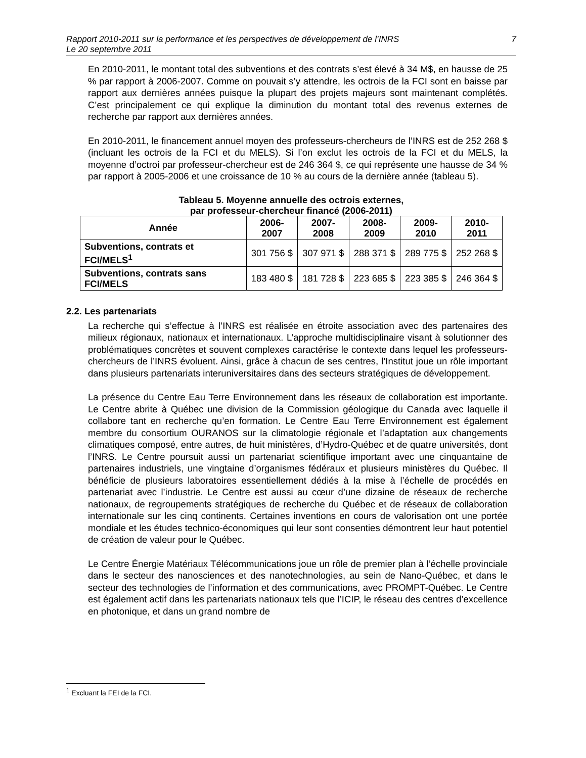Rapport 2010-2011 sur la performance et les perspectives de développement de l’INRS
Le 20 septembre 2011
7
En 2010-2011, le montant total des subventions et des contrats s’est élevé à 34 M$, en hausse de 25 % par rapport à 2006-2007. Comme on pouvait s’y attendre, les octrois de la FCI sont en baisse par rapport aux dernières années puisque la plupart des projets majeurs sont maintenant complétés. C’est principalement ce qui explique la diminution du montant total des revenus externes de recherche par rapport aux dernières années.
En 2010-2011, le financement annuel moyen des professeurs-chercheurs de l’INRS est de 252 268 $ (incluant les octrois de la FCI et du MELS). Si l’on exclut les octrois de la FCI et du MELS, la moyenne d’octroi par professeur-chercheur est de 246 364 $, ce qui représente une hausse de 34 % par rapport à 2005-2006 et une croissance de 10 % au cours de la dernière année (tableau 5).
Tableau 5. Moyenne annuelle des octrois externes,
par professeur-chercheur financé (2006-2011)
| Année | 2006-2007 | 2007-2008 | 2008-2009 | 2009-2010 | 2010-2011 |
| --- | --- | --- | --- | --- | --- |
| Subventions, contrats et FCI/MELS<sup>1</sup> | 301 756 $ | 307 971 $ | 288 371 $ | 289 775 $ | 252 268 $ |
| Subventions, contrats sans FCI/MELS | 183 480 $ | 181 728 $ | 223 685 $ | 223 385 $ | 246 364 $ |
2.2. Les partenariats
La recherche qui s’effectue à l’INRS est réalisée en étroite association avec des partenaires des milieux régionaux, nationaux et internationaux. L’approche multidisciplinaire visant à solutionner des problématiques concrètes et souvent complexes caractérise le contexte dans lequel les professeurs-chercheurs de l’INRS évoluent. Ainsi, grâce à chacun de ses centres, l’Institut joue un rôle important dans plusieurs partenariats interuniversitaires dans des secteurs stratégiques de développement.
La présence du Centre Eau Terre Environnement dans les réseaux de collaboration est importante. Le Centre abrite à Québec une division de la Commission géologique du Canada avec laquelle il collabore tant en recherche qu’en formation. Le Centre Eau Terre Environnement est également membre du consortium OURANOS sur la climatologie régionale et l’adaptation aux changements climatiques composé, entre autres, de huit ministères, d’Hydro-Québec et de quatre universités, dont l’INRS. Le Centre poursuit aussi un partenariat scientifique important avec une cinquantaine de partenaires industriels, une vingtaine d’organismes fédéraux et plusieurs ministères du Québec. Il bénéficie de plusieurs laboratoires essentiellement dédiés à la mise à l’échelle de procédés en partenariat avec l’industrie. Le Centre est aussi au cœur d’une dizaine de réseaux de recherche nationaux, de regroupements stratégiques de recherche du Québec et de réseaux de collaboration internationale sur les cinq continents. Certaines inventions en cours de valorisation ont une portée mondiale et les études technico-économiques qui leur sont consenties démontrent leur haut potentiel de création de valeur pour le Québec.
Le Centre Énergie Matériaux Télécommunications joue un rôle de premier plan à l’échelle provinciale dans le secteur des nanosciences et des nanotechnologies, au sein de Nano-Québec, et dans le secteur des technologies de l’information et des communications, avec PROMPT-Québec. Le Centre est également actif dans les partenariats nationaux tels que l’ICIP, le réseau des centres d’excellence en photonique, et dans un grand nombre de
<sup>1</sup> Excluant la FEI de la FCI.